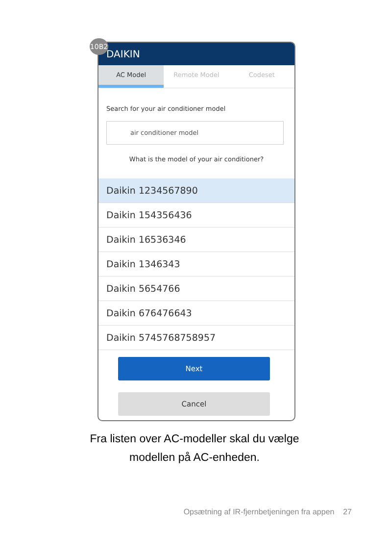10B2
DAIKIN
AC Model Remote Model Codeset
Search for your air conditioner model
air conditioner model
What is the model of your air conditioner?
Daikin 1234567890
Daikin 154356436
Daikin 16536346
Daikin 1346343
Daikin 5654766
Daikin 676476643
Daikin 5745768758957
Next
Cancel
Fra listen over AC-modeller skal du vælge
modellen på AC-enheden.
Opsætning af IR-fjernbetjeningen fra appen 27